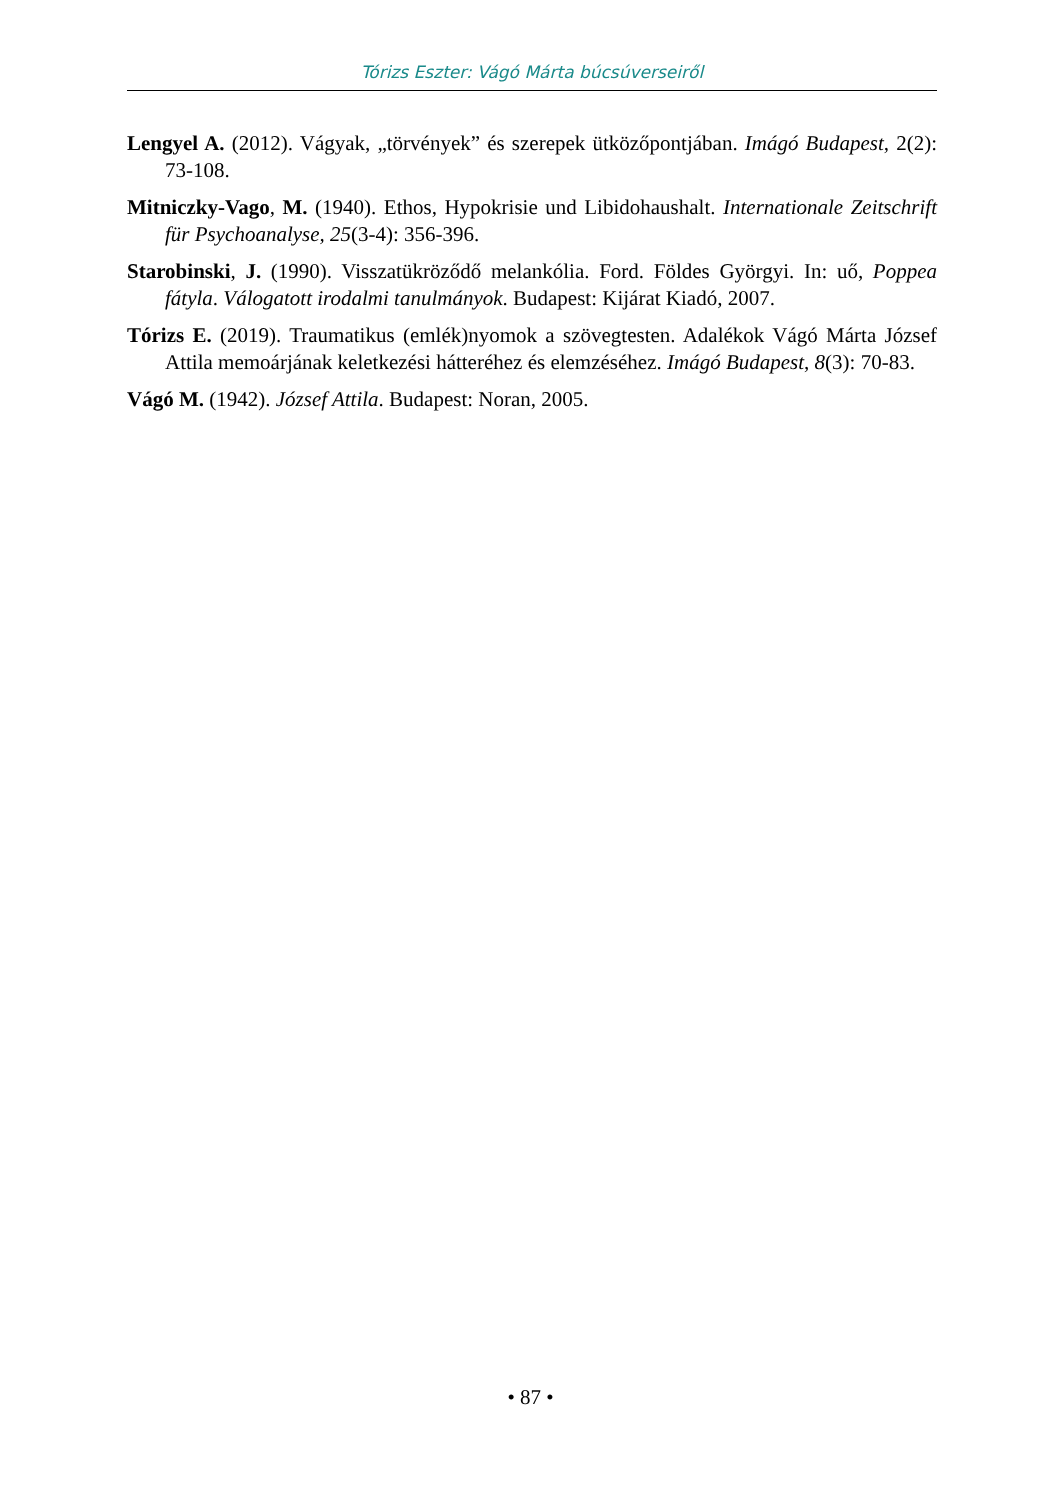Tórizs Eszter: Vágó Márta búcsúverseiről
Lengyel A. (2012). Vágyak, „törvények” és szerepek ütközőpontjában. Imágó Budapest, 2(2): 73-108.
Mitniczky-Vago, M. (1940). Ethos, Hypokrisie und Libidohaushalt. Internationale Zeitschrift für Psychoanalyse, 25(3-4): 356-396.
Starobinski, J. (1990). Visszatükröződő melankólia. Ford. Földes Györgyi. In: uő, Poppea fátyla. Válogatott irodalmi tanulmányok. Budapest: Kijárat Kiadó, 2007.
Tórizs E. (2019). Traumatikus (emlék)nyomok a szövegtesten. Adalékok Vágó Márta József Attila memoárjának keletkezési hátteréhez és elemzéséhez. Imágó Budapest, 8(3): 70-83.
Vágó M. (1942). József Attila. Budapest: Noran, 2005.
• 87 •